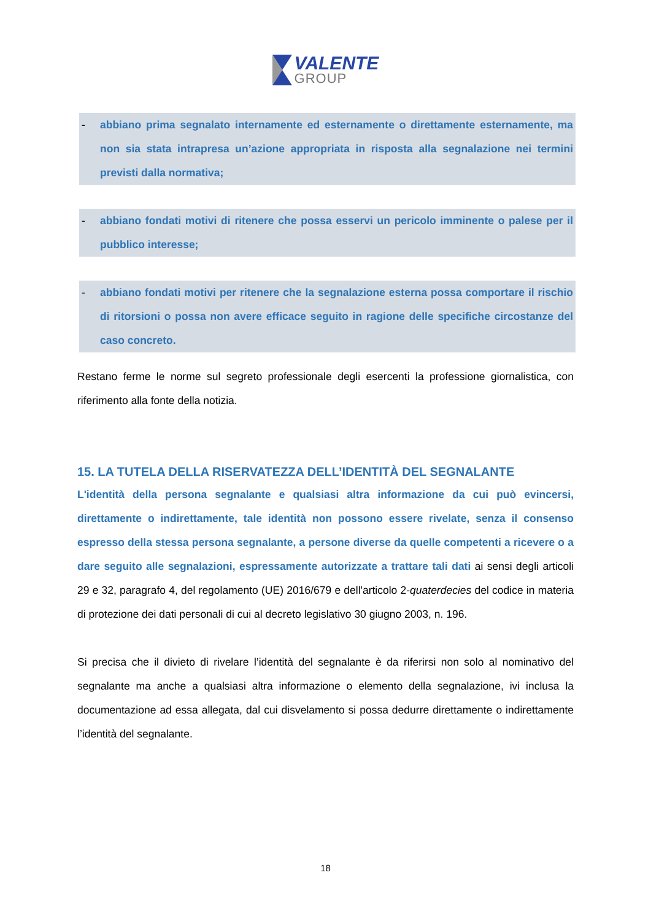VALENTE
GROUP
- abbiano prima segnalato internamente ed esternamente o direttamente esternamente, ma non sia stata intrapresa un’azione appropriata in risposta alla segnalazione nei termini previsti dalla normativa;
- abbiano fondati motivi di ritenere che possa esservi un pericolo imminente o palese per il pubblico interesse;
- abbiano fondati motivi per ritenere che la segnalazione esterna possa comportare il rischio di ritorsioni o possa non avere efficace seguito in ragione delle specifiche circostanze del caso concreto.
Restano ferme le norme sul segreto professionale degli esercenti la professione giornalistica, con riferimento alla fonte della notizia.
15. LA TUTELA DELLA RISERVATEZZA DELL’IDENTITÀ DEL SEGNALANTE
L'identità della persona segnalante e qualsiasi altra informazione da cui può evincersi, direttamente o indirettamente, tale identità non possono essere rivelate, senza il consenso espresso della stessa persona segnalante, a persone diverse da quelle competenti a ricevere o a dare seguito alle segnalazioni, espressamente autorizzate a trattare tali dati ai sensi degli articoli 29 e 32, paragrafo 4, del regolamento (UE) 2016/679 e dell'articolo 2-quaterdecies del codice in materia di protezione dei dati personali di cui al decreto legislativo 30 giugno 2003, n. 196.
Si precisa che il divieto di rivelare l’identità del segnalante è da riferirsi non solo al nominativo del segnalante ma anche a qualsiasi altra informazione o elemento della segnalazione, ivi inclusa la documentazione ad essa allegata, dal cui disvelamento si possa dedurre direttamente o indirettamente l’identità del segnalante.
18